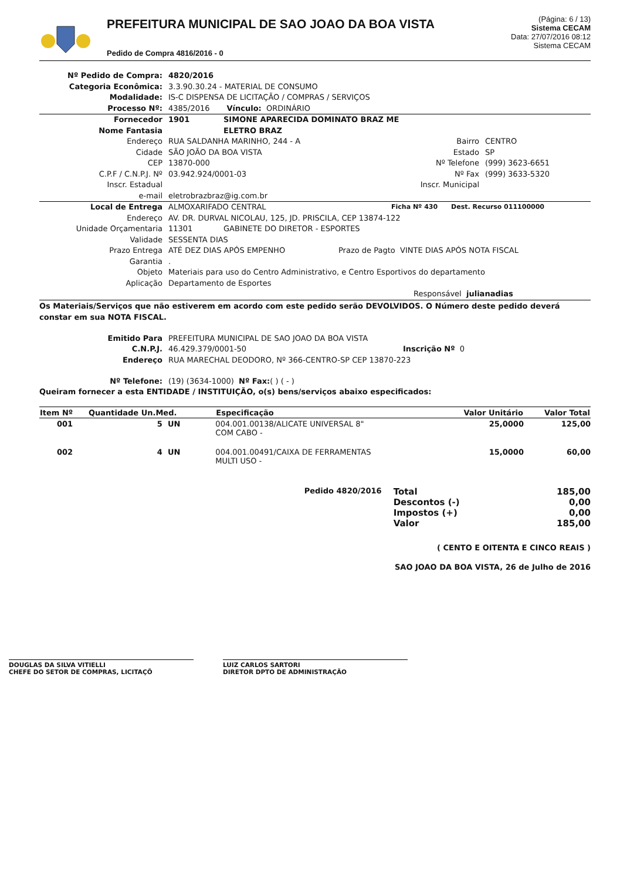PREFEITURA MUNICIPAL DE SAO JOAO DA BOA VISTA
Pedido de Compra 4816/2016 - 0
(Página: 6 / 13)
Sistema CECAM
Data: 27/07/2016 08:12
Sistema CECAM
Nº Pedido de Compra: 4820/2016
Categoria Econômica:
3.3.90.30.24 - MATERIAL DE CONSUMO
Modalidade:
IS-C DISPENSA DE LICITAÇÃO / COMPRAS / SERVIÇOS
Processo Nº:
4385/2016 Vínculo: ORDINÁRIO
Fornecedor 1901 SIMONE APARECIDA DOMINATO BRAZ ME
Nome Fantasia ELETRO BRAZ
Endereço RUA SALDANHA MARINHO, 244 - A Bairro CENTRO
Cidade SÃO JOÃO DA BOA VISTA Estado SP
CEP 13870-000 Nº Telefone (999) 3623-6651
C.P.F / C.N.P.J. Nº 03.942.924/0001-03 Nº Fax (999) 3633-5320
Inscr. Estadual Inscr. Municipal
e-mail
eletrobrazbraz@ig.com.br
Local de Entrega ALMOXARIFADO CENTRAL Ficha Nº 430 Dest. Recurso 011100000
Endereço
AV. DR. DURVAL NICOLAU, 125, JD. PRISCILA, CEP 13874-122
Unidade Orçamentaria 11301 GABINETE DO DIRETOR - ESPORTES
Validade
SESSENTA DIAS
Prazo Entrega ATÉ DEZ DIAS APÓS EMPENHO Prazo de Pagto VINTE DIAS APÓS NOTA FISCAL
Garantia
.
Objeto
Materiais para uso do Centro Administrativo, e Centro Esportivos do departamento
Aplicação
Departamento de Esportes
Responsável julianadias
Os Materiais/Serviços que não estiverem em acordo com este pedido serão DEVOLVIDOS. O Número deste pedido deverá constar em sua NOTA FISCAL.
Emitido Para
PREFEITURA MUNICIPAL DE SAO JOAO DA BOA VISTA
C.N.P.J. 46.429.379/0001-50 Inscrição Nº 0
Endereço
RUA MARECHAL DEODORO, Nº 366-CENTRO-SP CEP 13870-223
Nº Telefone:
(19) (3634-1000) Nº Fax: ( ) ( - )
Queiram fornecer a esta ENTIDADE / INSTITUIÇÃO, o(s) bens/serviços abaixo especificados:
| Item Nº | Quantidade Un.Med. | Especificação | Valor Unitário | Valor Total |
| --- | --- | --- | --- | --- |
| 001 | 5 UN | 004.001.00138/ALICATE UNIVERSAL 8" COM CABO - | 25,0000 | 125,00 |
| 002 | 4 UN | 004.001.00491/CAIXA DE FERRAMENTAS MULTI USO - | 15,0000 | 60,00 |
Pedido 4820/2016
| Total | 185,00 |
| Descontos (-) | 0,00 |
| Impostos (+) | 0,00 |
| Valor | 185,00 |
( CENTO E OITENTA E CINCO REAIS )
SAO JOAO DA BOA VISTA, 26 de Julho de 2016
DOUGLAS DA SILVA VITIELLI
CHEFE DO SETOR DE COMPRAS, LICITAÇÕ
LUIZ CARLOS SARTORI
DIRETOR DPTO DE ADMINISTRAÇÃO